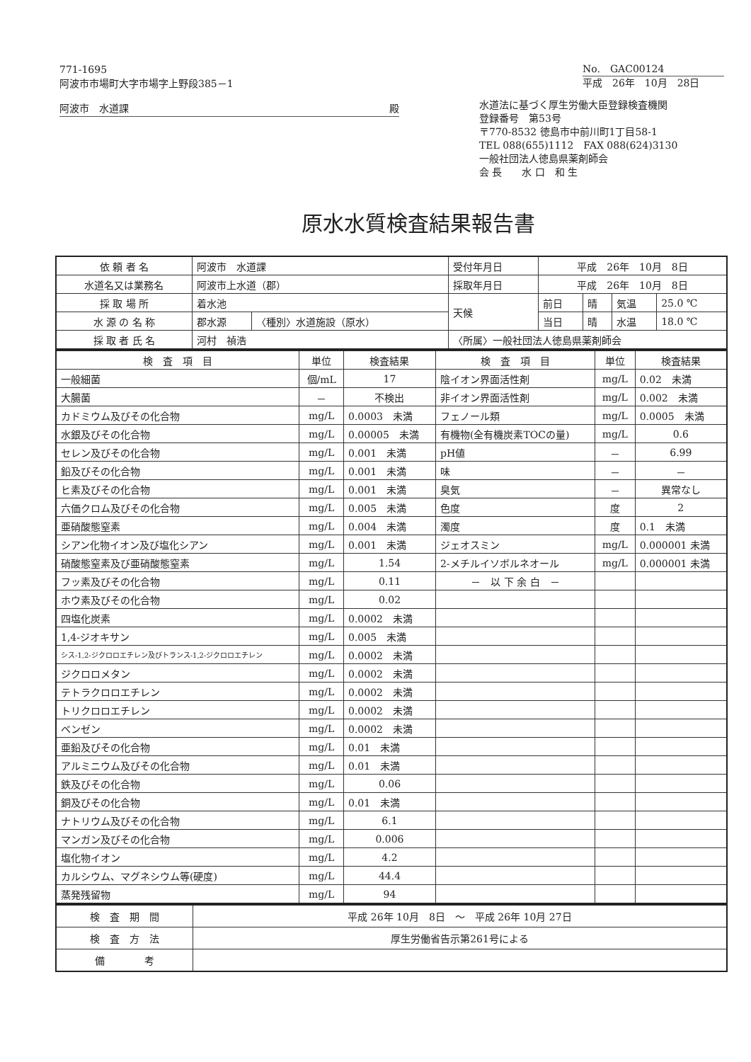771-1695
阿波市市場町大字市場字上野段385－1
阿波市　水道課 殿
No.　GAC00124
平成　26年　10月　28日
水道法に基づく厚生労働大臣登録検査機関
登録番号　第53号
〒770-8532 徳島市中前川町1丁目58-1
TEL 088(655)1112　FAX 088(624)3130
一般社団法人徳島県薬剤師会
会 長　　水 口　和 生
原水水質検査結果報告書
| 依 頼 者 名 | 阿波市 水道課 | | 受付年月日 | 平成 26年 10月 8日 | | | |
| 水道名又は業務名 | 阿波市上水道（郡） | | 採取年月日 | 平成 26年 10月 8日 | | | |
| 採 取 場 所 | 着水池 | | 天候 | 前日 | 晴 | 気温 | 25.0 ℃ |
| 水 源 の 名 称 | 郡水源 | 〈種別〉水道施設（原水） | | 当日 | 晴 | 水温 | 18.0 ℃ |
| 採 取 者 氏 名 | 河村 禎浩 | | 〈所属〉一般社団法人徳島県薬剤師会 | | | | |
| 検 査 項 目 | 単位 | 検査結果 | 検 査 項 目 | 単位 | 検査結果 |
| --- | --- | --- | --- | --- | --- |
| 一般細菌 | 個/mL | 17 | 陰イオン界面活性剤 | mg/L | 0.02 未満 |
| 大腸菌 | － | 不検出 | 非イオン界面活性剤 | mg/L | 0.002 未満 |
| カドミウム及びその化合物 | mg/L | 0.0003 未満 | フェノール類 | mg/L | 0.0005 未満 |
| 水銀及びその化合物 | mg/L | 0.00005 未満 | 有機物(全有機炭素TOCの量) | mg/L | 0.6 |
| セレン及びその化合物 | mg/L | 0.001 未満 | pH値 | － | 6.99 |
| 鉛及びその化合物 | mg/L | 0.001 未満 | 味 | － | － |
| ヒ素及びその化合物 | mg/L | 0.001 未満 | 臭気 | － | 異常なし |
| 六価クロム及びその化合物 | mg/L | 0.005 未満 | 色度 | 度 | 2 |
| 亜硝酸態窒素 | mg/L | 0.004 未満 | 濁度 | 度 | 0.1 未満 |
| シアン化物イオン及び塩化シアン | mg/L | 0.001 未満 | ジェオスミン | mg/L | 0.000001 未満 |
| 硝酸態窒素及び亜硝酸態窒素 | mg/L | 1.54 | 2-メチルイソボルネオール | mg/L | 0.000001 未満 |
| フッ素及びその化合物 | mg/L | 0.11 | － 以 下 余 白 － | | |
| ホウ素及びその化合物 | mg/L | 0.02 | | | |
| 四塩化炭素 | mg/L | 0.0002 未満 | | | |
| 1,4-ジオキサン | mg/L | 0.005 未満 | | | |
| シス-1,2-ジクロロエチレン及びトランス-1,2-ジクロロエチレン | mg/L | 0.0002 未満 | | | |
| ジクロロメタン | mg/L | 0.0002 未満 | | | |
| テトラクロロエチレン | mg/L | 0.0002 未満 | | | |
| トリクロロエチレン | mg/L | 0.0002 未満 | | | |
| ベンゼン | mg/L | 0.0002 未満 | | | |
| 亜鉛及びその化合物 | mg/L | 0.01 未満 | | | |
| アルミニウム及びその化合物 | mg/L | 0.01 未満 | | | |
| 鉄及びその化合物 | mg/L | 0.06 | | | |
| 銅及びその化合物 | mg/L | 0.01 未満 | | | |
| ナトリウム及びその化合物 | mg/L | 6.1 | | | |
| マンガン及びその化合物 | mg/L | 0.006 | | | |
| 塩化物イオン | mg/L | 4.2 | | | |
| カルシウム、マグネシウム等(硬度) | mg/L | 44.4 | | | |
| 蒸発残留物 | mg/L | 94 | | | |
| 検 査 期 間 | 平成 26年 10月 8日 ～ 平成 26年 10月 27日 |
| 検 査 方 法 | 厚生労働省告示第261号による |
| 備 考 | |